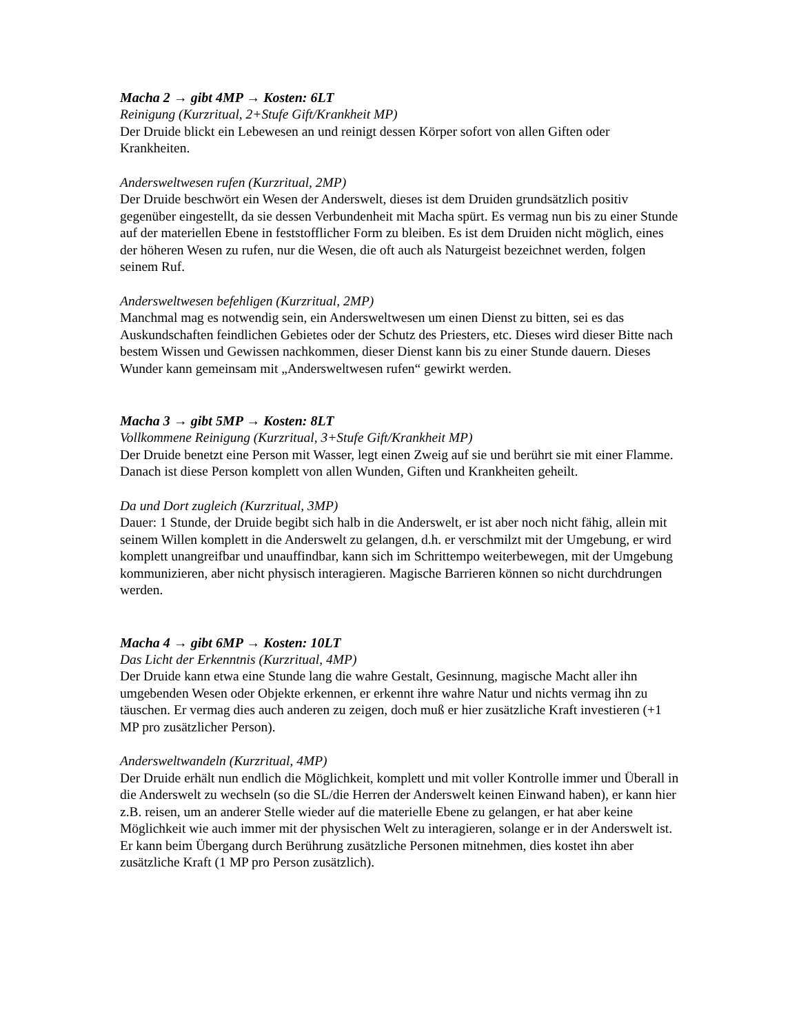Macha 2 → gibt 4MP → Kosten: 6LT
Reinigung (Kurzritual, 2+Stufe Gift/Krankheit MP)
Der Druide blickt ein Lebewesen an und reinigt dessen Körper sofort von allen Giften oder Krankheiten.
Andersweltwesen rufen (Kurzritual, 2MP)
Der Druide beschwört ein Wesen der Anderswelt, dieses ist dem Druiden grundsätzlich positiv gegenüber eingestellt, da sie dessen Verbundenheit mit Macha spürt. Es vermag nun bis zu einer Stunde auf der materiellen Ebene in feststofflicher Form zu bleiben. Es ist dem Druiden nicht möglich, eines der höheren Wesen zu rufen, nur die Wesen, die oft auch als Naturgeist bezeichnet werden, folgen seinem Ruf.
Andersweltwesen befehligen (Kurzritual, 2MP)
Manchmal mag es notwendig sein, ein Andersweltwesen um einen Dienst zu bitten, sei es das Auskundschaften feindlichen Gebietes oder der Schutz des Priesters, etc. Dieses wird dieser Bitte nach bestem Wissen und Gewissen nachkommen, dieser Dienst kann bis zu einer Stunde dauern. Dieses Wunder kann gemeinsam mit „Andersweltwesen rufen“ gewirkt werden.
Macha 3 → gibt 5MP → Kosten: 8LT
Vollkommene Reinigung (Kurzritual, 3+Stufe Gift/Krankheit MP)
Der Druide benetzt eine Person mit Wasser, legt einen Zweig auf sie und berührt sie mit einer Flamme. Danach ist diese Person komplett von allen Wunden, Giften und Krankheiten geheilt.
Da und Dort zugleich (Kurzritual, 3MP)
Dauer: 1 Stunde, der Druide begibt sich halb in die Anderswelt, er ist aber noch nicht fähig, allein mit seinem Willen komplett in die Anderswelt zu gelangen, d.h. er verschmilzt mit der Umgebung, er wird komplett unangreifbar und unauffindbar, kann sich im Schrittempo weiterbewegen, mit der Umgebung kommunizieren, aber nicht physisch interagieren. Magische Barrieren können so nicht durchdrungen werden.
Macha 4 → gibt 6MP → Kosten: 10LT
Das Licht der Erkenntnis (Kurzritual, 4MP)
Der Druide kann etwa eine Stunde lang die wahre Gestalt, Gesinnung, magische Macht aller ihn umgebenden Wesen oder Objekte erkennen, er erkennt ihre wahre Natur und nichts vermag ihn zu täuschen. Er vermag dies auch anderen zu zeigen, doch muß er hier zusätzliche Kraft investieren (+1 MP pro zusätzlicher Person).
Andersweltwandeln (Kurzritual, 4MP)
Der Druide erhält nun endlich die Möglichkeit, komplett und mit voller Kontrolle immer und Überall in die Anderswelt zu wechseln (so die SL/die Herren der Anderswelt keinen Einwand haben), er kann hier z.B. reisen, um an anderer Stelle wieder auf die materielle Ebene zu gelangen, er hat aber keine Möglichkeit wie auch immer mit der physischen Welt zu interagieren, solange er in der Anderswelt ist. Er kann beim Übergang durch Berührung zusätzliche Personen mitnehmen, dies kostet ihn aber zusätzliche Kraft (1 MP pro Person zusätzlich).